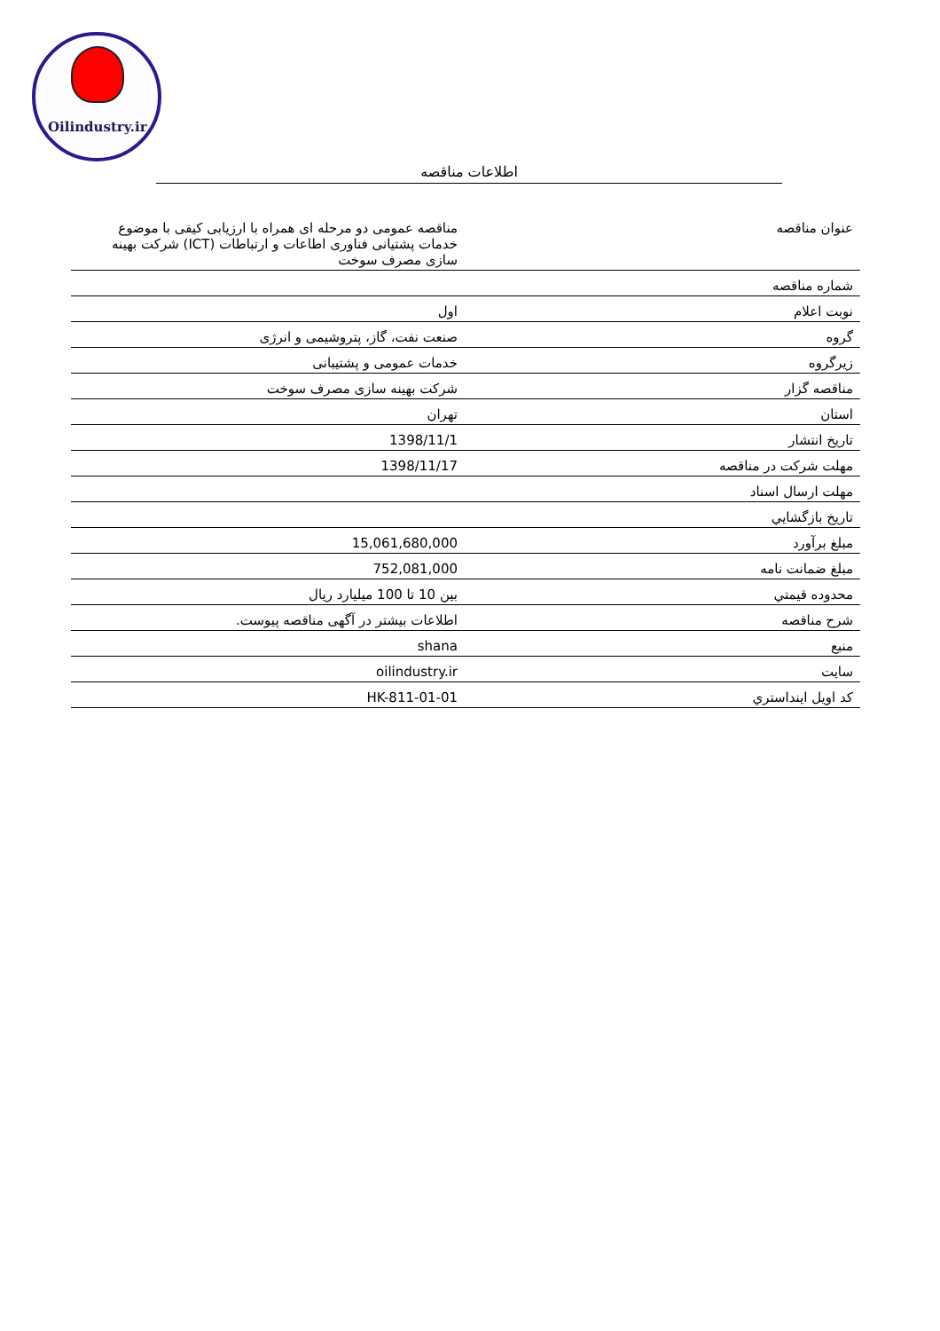Oilindustry.ir
اطلاعات مناقصه
| عنوان مناقصه | مناقصه عمومی دو مرحله ای همراه با ارزیابی کیفی با موضوع خدمات پشتیانی فناوری اطاعات و ارتباطات (ICT) شرکت بهینه سازی مصرف سوخت |
| شماره مناقصه | |
| نوبت اعلام | اول |
| گروه | صنعت نفت، گاز، پتروشیمی و انرژی |
| زیرگروه | خدمات عمومی و پشتیبانی |
| مناقصه گزار | شرکت بهینه سازی مصرف سوخت |
| استان | تهران |
| تاريخ انتشار | 1398/11/1 |
| مهلت شرکت در مناقصه | 1398/11/17 |
| مهلت ارسال اسناد | |
| تاريخ بازگشايي | |
| مبلغ برآورد | 15,061,680,000 |
| مبلغ ضمانت نامه | 752,081,000 |
| محدوده قيمتي | بین 10 تا 100 میلیارد ریال |
| شرح مناقصه | اطلاعات بیشتر در آگهی مناقصه پیوست. |
| منبع | shana |
| سايت | oilindustry.ir |
| کد اويل اينداستري | HK-811-01-01 |